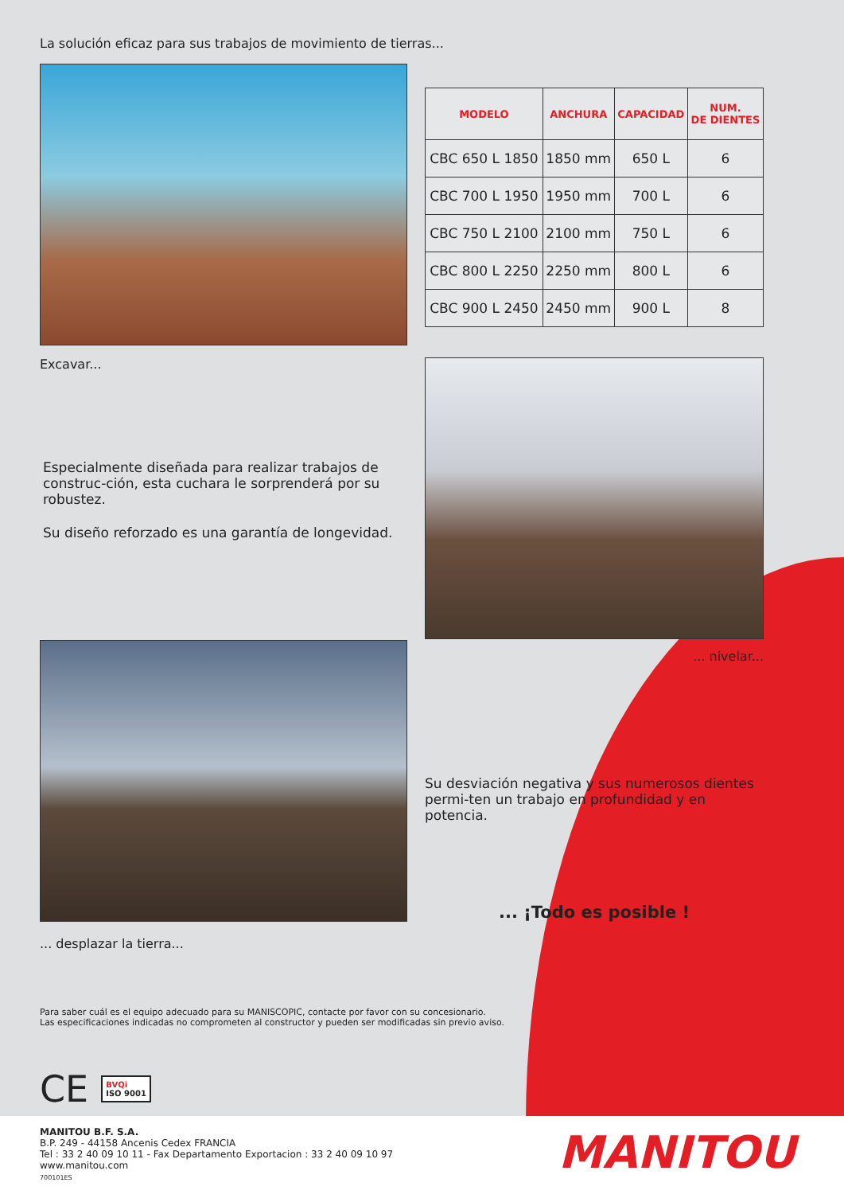La solución eficaz para sus trabajos de movimiento de tierras...
Excavar...
Especialmente diseñada para realizar trabajos de construc-ción, esta cuchara le sorprenderá por su robustez.
Su diseño reforzado es una garantía de longevidad.
| MODELO | ANCHURA | CAPACIDAD | NUM. DE DIENTES |
| --- | --- | --- | --- |
| CBC 650 L 1850 | 1850 mm | 650 L | 6 |
| CBC 700 L 1950 | 1950 mm | 700 L | 6 |
| CBC 750 L 2100 | 2100 mm | 750 L | 6 |
| CBC 800 L 2250 | 2250 mm | 800 L | 6 |
| CBC 900 L 2450 | 2450 mm | 900 L | 8 |
... nivelar...
... desplazar la tierra...
Su desviación negativa y sus numerosos dientes permi-ten un trabajo en profundidad y en potencia.
... ¡Todo es posible !
Para saber cuál es el equipo adecuado para su MANISCOPIC, contacte por favor con su concesionario.
Las especificaciones indicadas no comprometen al constructor y pueden ser modificadas sin previo aviso.
CE BVQi
ISO 9001
MANITOU B.F. S.A.
B.P. 249 - 44158 Ancenis Cedex FRANCIA
Tel : 33 2 40 09 10 11 - Fax Departamento Exportacion : 33 2 40 09 10 97
www.manitou.com
700101ES
MANITOU